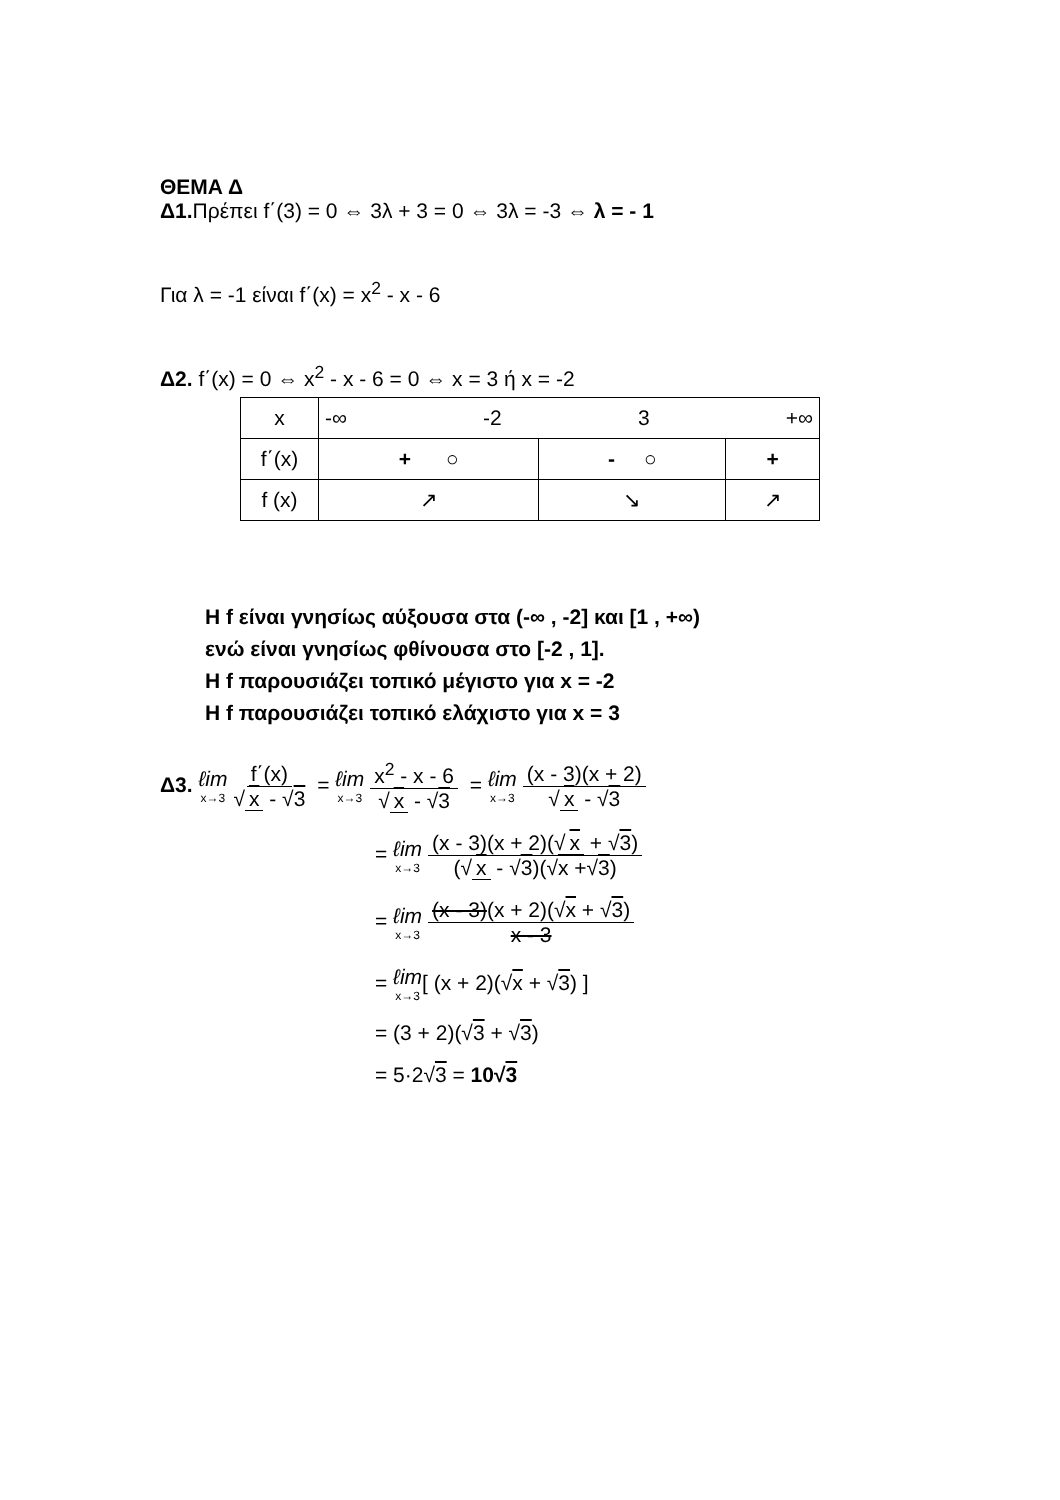ΘΕΜΑ Δ
Δ1. Πρέπει f΄(3) = 0 ⇔ 3λ + 3 = 0 ⇔ 3λ = -3 ⇔ λ = - 1
Για λ = -1 είναι f΄(x) = x<sup>2</sup> - x - 6
Δ2. f΄(x) = 0 ⇔ x<sup>2</sup> - x - 6 = 0 ⇔ x = 3 ή x = -2
| x | -∞ -2 3 +∞ | | |
| f΄(x) | + ○ | - ○ | + |
| f (x) | ↗ | ↘ | ↗ |
Η f είναι γνησίως αύξουσα στα (-∞ , -2] και [1 , +∞)
ενώ είναι γνησίως φθίνουσα στο [-2 , 1].
Η f παρουσιάζει τοπικό μέγιστο για x = -2
Η f παρουσιάζει τοπικό ελάχιστο για x = 3
Δ3. ℓim x→3 f΄(x) √ x - √3 = ℓim x→3 x<sup>2</sup> - x - 6 √ x - √3 = ℓim x→3 (x - 3)(x + 2) √ x - √3
= ℓim x→3 (x - 3)(x + 2)(√ x + √3) (√ x - √3)(√x +√3)
= ℓim x→3 (x - 3)(x + 2)(√x + √3) x - 3
= ℓim x→3[ (x + 2)(√x + √3) ]
= (3 + 2)(√3 + √3)
= 5·2√3 = 10√3